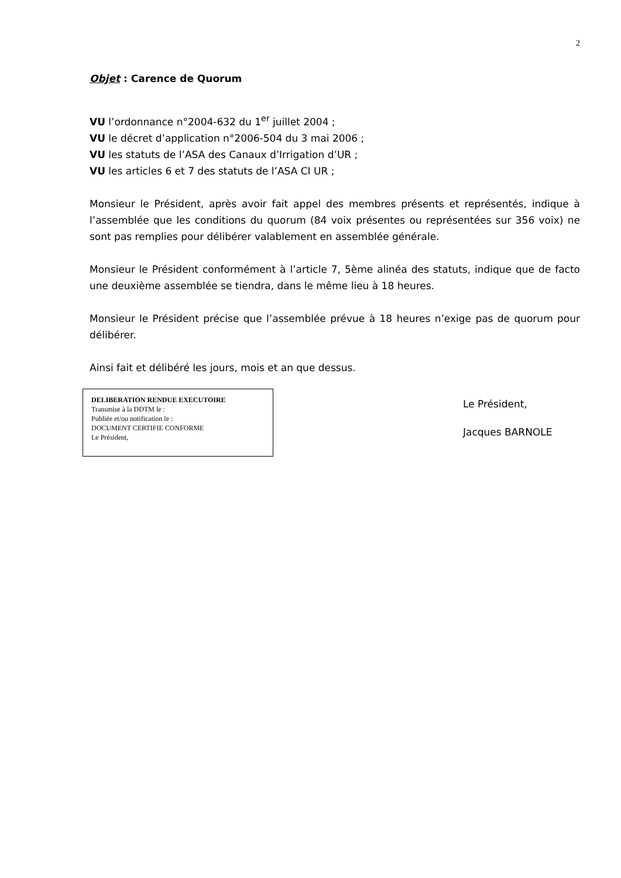2
Objet : Carence de Quorum
VU l’ordonnance n°2004-632 du 1<sup>er</sup> juillet 2004 ;
VU le décret d’application n°2006-504 du 3 mai 2006 ;
VU les statuts de l’ASA des Canaux d’Irrigation d’UR ;
VU les articles 6 et 7 des statuts de l’ASA CI UR ;
Monsieur le Président, après avoir fait appel des membres présents et représentés, indique à l’assemblée que les conditions du quorum (84 voix présentes ou représentées sur 356 voix) ne sont pas remplies pour délibérer valablement en assemblée générale.
Monsieur le Président conformément à l’article 7, 5ème alinéa des statuts, indique que de facto une deuxième assemblée se tiendra, dans le même lieu à 18 heures.
Monsieur le Président précise que l’assemblée prévue à 18 heures n’exige pas de quorum pour délibérer.
Ainsi fait et délibéré les jours, mois et an que dessus.
DELIBERATION RENDUE EXECUTOIRE
Transmise à la DDTM le :
Publiée et/ou notification le :
DOCUMENT CERTIFIE CONFORME
Le Président,
Le Président,
Jacques BARNOLE